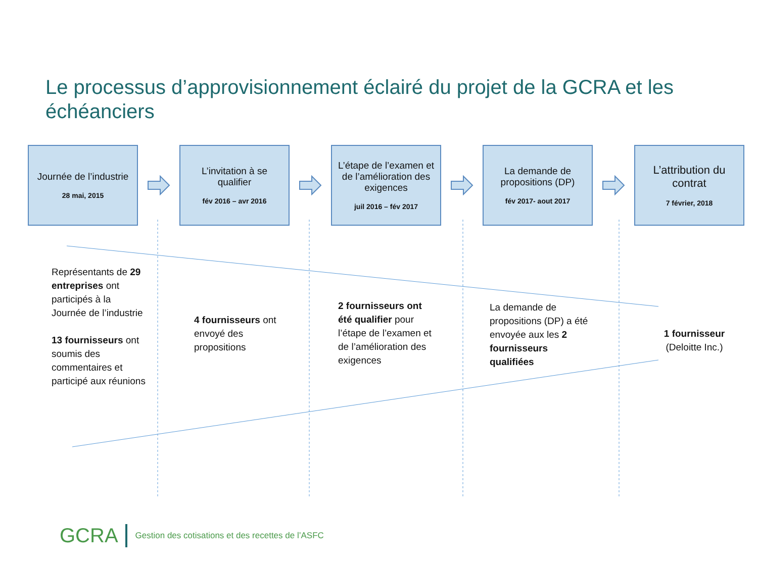Le processus d’approvisionnement éclairé du projet de la GCRA et les échéanciers
Journée de l’industrie
28 mai, 2015
L’invitation à se qualifier
fév 2016 – avr 2016
L’étape de l’examen et de l’amélioration des exigences
juil 2016 – fév 2017
La demande de propositions (DP)
fév 2017- aout 2017
L’attribution du contrat
7 février, 2018
Représentants de 29 entreprises ont participés à la Journée de l’industrie
13 fournisseurs ont soumis des commentaires et participé aux réunions
4 fournisseurs ont envoyé des propositions
2 fournisseurs ont été qualifier pour l’étape de l’examen et de l’amélioration des exigences
La demande de propositions (DP) a été envoyée aux les 2 fournisseurs qualifiées
1 fournisseur
(Deloitte Inc.)
GCRA Gestion des cotisations et des recettes de l’ASFC